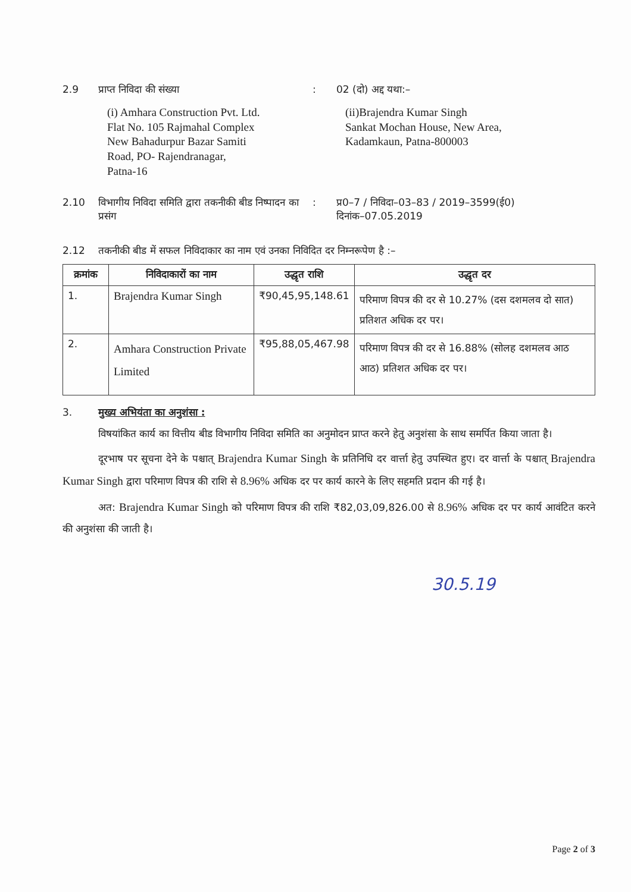2.9 प्राप्त निविदा की संख्या : 02 (दो) अद्द यथा:–
(i) Amhara Construction Pvt. Ltd.
Flat No. 105 Rajmahal Complex
New Bahadurpur Bazar Samiti
Road, PO- Rajendranagar,
Patna-16
(ii)Brajendra Kumar Singh
Sankat Mochan House, New Area,
Kadamkaun, Patna-800003
2.10 विभागीय निविदा समिति द्वारा तकनीकी बीड निष्पादन का प्रसंग
: प्र0–7 / निविदा–03–83 / 2019–3599(ई0)
दिनांक–07.05.2019
2.12 तकनीकी बीड में सफल निविदाकार का नाम एवं उनका निविदित दर निम्नरूपेण है :–
| क्रमांक | निविदाकारों का नाम | उद्धृत राशि | उद्धृत दर |
| --- | --- | --- | --- |
| 1. | Brajendra Kumar Singh | ₹90,45,95,148.61 | परिमाण विपत्र की दर से 10.27% (दस दशमलव दो सात) प्रतिशत अधिक दर पर। |
| 2. | Amhara Construction Private Limited | ₹95,88,05,467.98 | परिमाण विपत्र की दर से 16.88% (सोलह दशमलव आठ आठ) प्रतिशत अधिक दर पर। |
3. मुख्य अभियंता का अनुशंसा :
विषयांकित कार्य का वित्तीय बीड विभागीय निविदा समिति का अनुमोदन प्राप्त करने हेतु अनुशंसा के साथ समर्पित किया जाता है।
दूरभाष पर सूचना देने के पश्चात् Brajendra Kumar Singh के प्रतिनिधि दर वार्त्ता हेतु उपस्थित हुए। दर वार्त्ता के पश्चात् Brajendra Kumar Singh द्वारा परिमाण विपत्र की राशि से 8.96% अधिक दर पर कार्य कारने के लिए सहमति प्रदान की गई है।
अत: Brajendra Kumar Singh को परिमाण विपत्र की राशि ₹82,03,09,826.00 से 8.96% अधिक दर पर कार्य आवंटित करने की अनुशंसा की जाती है।
30.5.19
Page 2 of 3